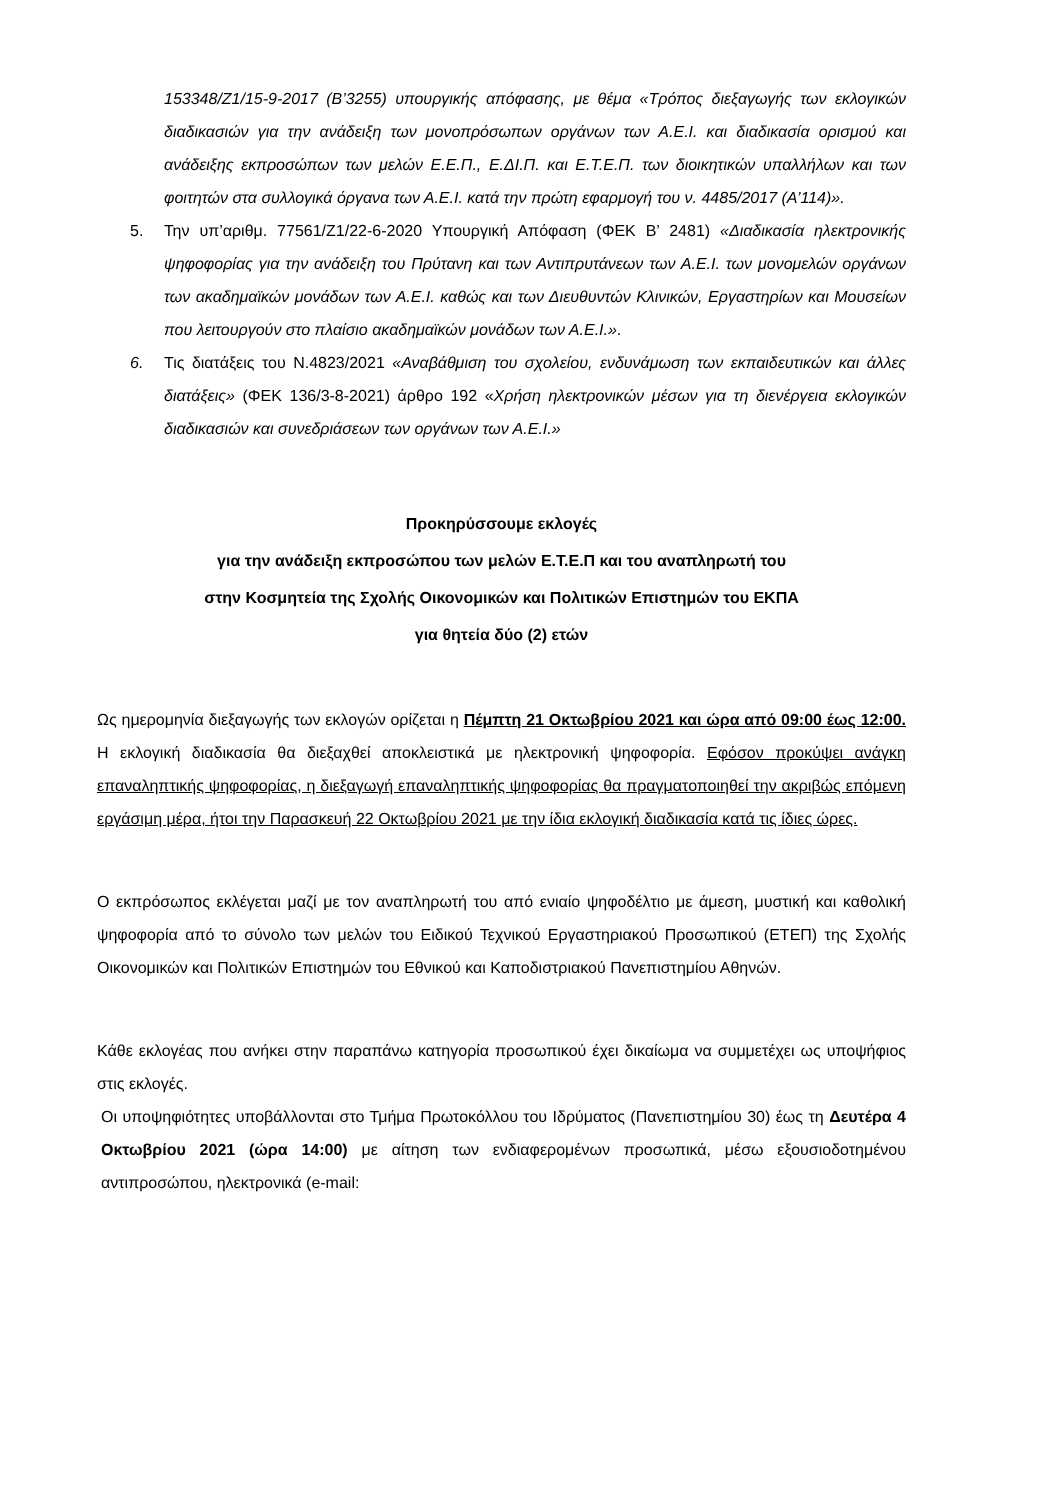153348/Ζ1/15-9-2017 (Β’3255) υπουργικής απόφασης, με θέμα «Τρόπος διεξαγωγής των εκλογικών διαδικασιών για την ανάδειξη των μονοπρόσωπων οργάνων των Α.Ε.Ι. και διαδικασία ορισμού και ανάδειξης εκπροσώπων των μελών Ε.Ε.Π., Ε.ΔΙ.Π. και Ε.Τ.Ε.Π. των διοικητικών υπαλλήλων και των φοιτητών στα συλλογικά όργανα των Α.Ε.Ι. κατά την πρώτη εφαρμογή του ν. 4485/2017 (Α’114)».
5. Την υπ’αριθμ. 77561/Ζ1/22-6-2020 Υπουργική Απόφαση (ΦΕΚ Β’ 2481) «Διαδικασία ηλεκτρονικής ψηφοφορίας για την ανάδειξη του Πρύτανη και των Αντιπρυτάνεων των Α.Ε.Ι. των μονομελών οργάνων των ακαδημαϊκών μονάδων των Α.Ε.Ι. καθώς και των Διευθυντών Κλινικών, Εργαστηρίων και Μουσείων που λειτουργούν στο πλαίσιο ακαδημαϊκών μονάδων των Α.Ε.Ι.».
6. Τις διατάξεις του Ν.4823/2021 «Αναβάθμιση του σχολείου, ενδυνάμωση των εκπαιδευτικών και άλλες διατάξεις» (ΦΕΚ 136/3-8-2021) άρθρο 192 «Χρήση ηλεκτρονικών μέσων για τη διενέργεια εκλογικών διαδικασιών και συνεδριάσεων των οργάνων των Α.Ε.Ι.»
Προκηρύσσουμε εκλογές
για την ανάδειξη εκπροσώπου των μελών Ε.Τ.Ε.Π και του αναπληρωτή του
στην Κοσμητεία της Σχολής Οικονομικών και Πολιτικών Επιστημών του ΕΚΠΑ
για θητεία δύο (2) ετών
Ως ημερομηνία διεξαγωγής των εκλογών ορίζεται η Πέμπτη 21 Οκτωβρίου 2021 και ώρα από 09:00 έως 12:00. Η εκλογική διαδικασία θα διεξαχθεί αποκλειστικά με ηλεκτρονική ψηφοφορία. Εφόσον προκύψει ανάγκη επαναληπτικής ψηφοφορίας, η διεξαγωγή επαναληπτικής ψηφοφορίας θα πραγματοποιηθεί την ακριβώς επόμενη εργάσιμη μέρα, ήτοι την Παρασκευή 22 Οκτωβρίου 2021 με την ίδια εκλογική διαδικασία κατά τις ίδιες ώρες.
Ο εκπρόσωπος εκλέγεται μαζί με τον αναπληρωτή του από ενιαίο ψηφοδέλτιο με άμεση, μυστική και καθολική ψηφοφορία από το σύνολο των μελών του Ειδικού Τεχνικού Εργαστηριακού Προσωπικού (ΕΤΕΠ) της Σχολής Οικονομικών και Πολιτικών Επιστημών του Εθνικού και Καποδιστριακού Πανεπιστημίου Αθηνών.
Κάθε εκλογέας που ανήκει στην παραπάνω κατηγορία προσωπικού έχει δικαίωμα να συμμετέχει ως υποψήφιος στις εκλογές.
Οι υποψηφιότητες υποβάλλονται στο Τμήμα Πρωτοκόλλου του Ιδρύματος (Πανεπιστημίου 30) έως τη Δευτέρα 4 Οκτωβρίου 2021 (ώρα 14:00) με αίτηση των ενδιαφερομένων προσωπικά, μέσω εξουσιοδοτημένου αντιπροσώπου, ηλεκτρονικά (e-mail: